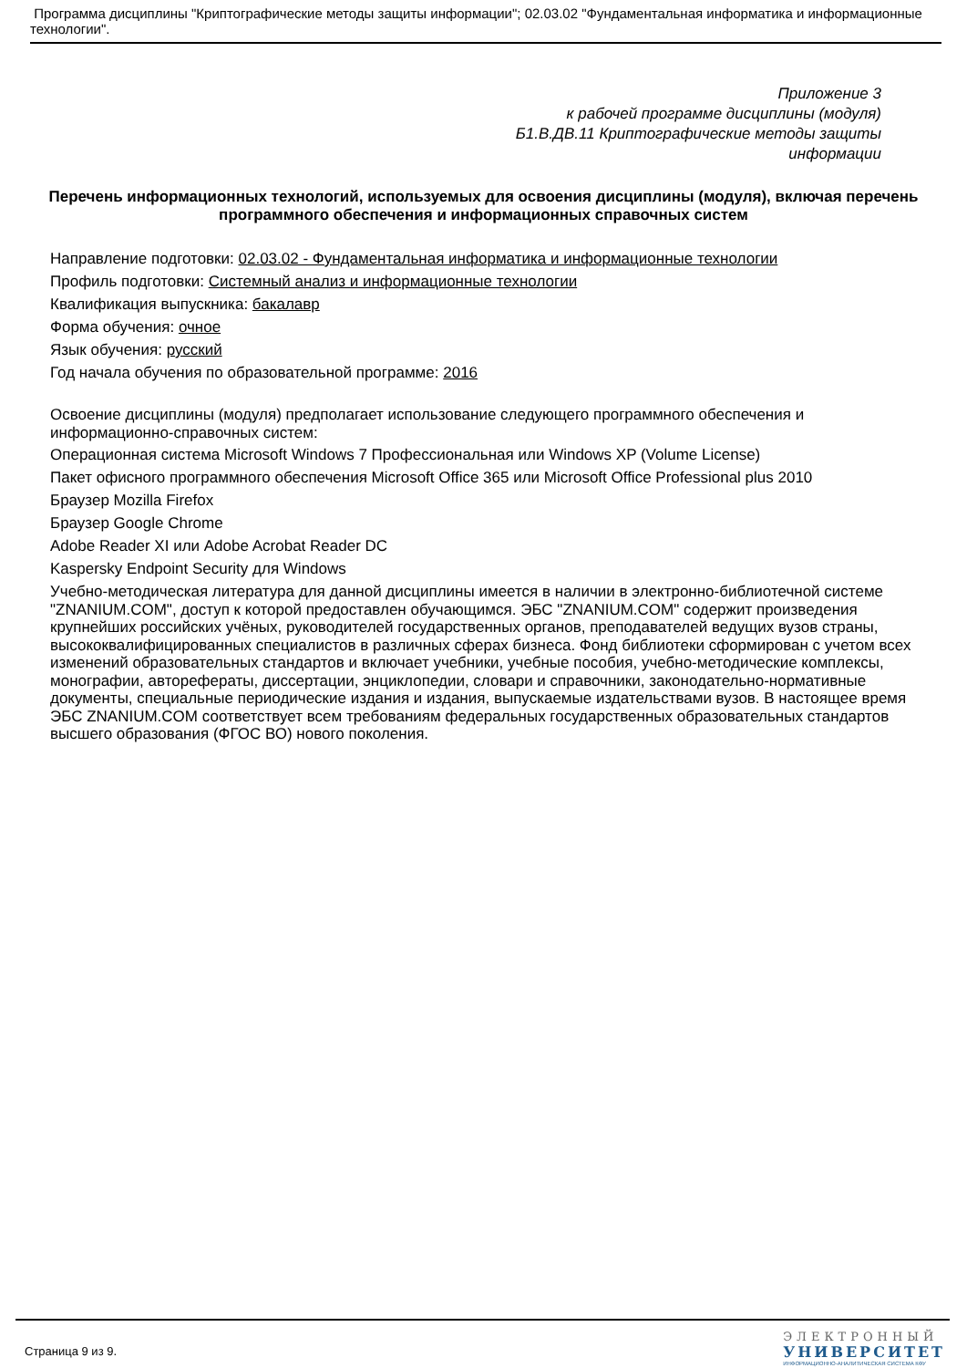Программа дисциплины "Криптографические методы защиты информации"; 02.03.02 "Фундаментальная информатика и информационные технологии".
Приложение 3
к рабочей программе дисциплины (модуля)
Б1.В.ДВ.11 Криптографические методы защиты
информации
Перечень информационных технологий, используемых для освоения дисциплины (модуля), включая перечень программного обеспечения и информационных справочных систем
Направление подготовки: 02.03.02 - Фундаментальная информатика и информационные технологии
Профиль подготовки: Системный анализ и информационные технологии
Квалификация выпускника: бакалавр
Форма обучения: очное
Язык обучения: русский
Год начала обучения по образовательной программе: 2016
Освоение дисциплины (модуля) предполагает использование следующего программного обеспечения и информационно-справочных систем:
Операционная система Microsoft Windows 7 Профессиональная или Windows XP (Volume License)
Пакет офисного программного обеспечения Microsoft Office 365 или Microsoft Office Professional plus 2010
Браузер Mozilla Firefox
Браузер Google Chrome
Adobe Reader XI или Adobe Acrobat Reader DC
Kaspersky Endpoint Security для Windows
Учебно-методическая литература для данной дисциплины имеется в наличии в электронно-библиотечной системе "ZNANIUM.COM", доступ к которой предоставлен обучающимся. ЭБС "ZNANIUM.COM" содержит произведения крупнейших российских учёных, руководителей государственных органов, преподавателей ведущих вузов страны, высококвалифицированных специалистов в различных сферах бизнеса. Фонд библиотеки сформирован с учетом всех изменений образовательных стандартов и включает учебники, учебные пособия, учебно-методические комплексы, монографии, авторефераты, диссертации, энциклопедии, словари и справочники, законодательно-нормативные документы, специальные периодические издания и издания, выпускаемые издательствами вузов. В настоящее время ЭБС ZNANIUM.COM соответствует всем требованиям федеральных государственных образовательных стандартов высшего образования (ФГОС ВО) нового поколения.
Страница 9 из 9.
ЭЛЕКТРОННЫЙ
УНИВЕРСИТЕТ
ИНФОРМАЦИОННО-АНАЛИТИЧЕСКАЯ СИСТЕМА КФУ